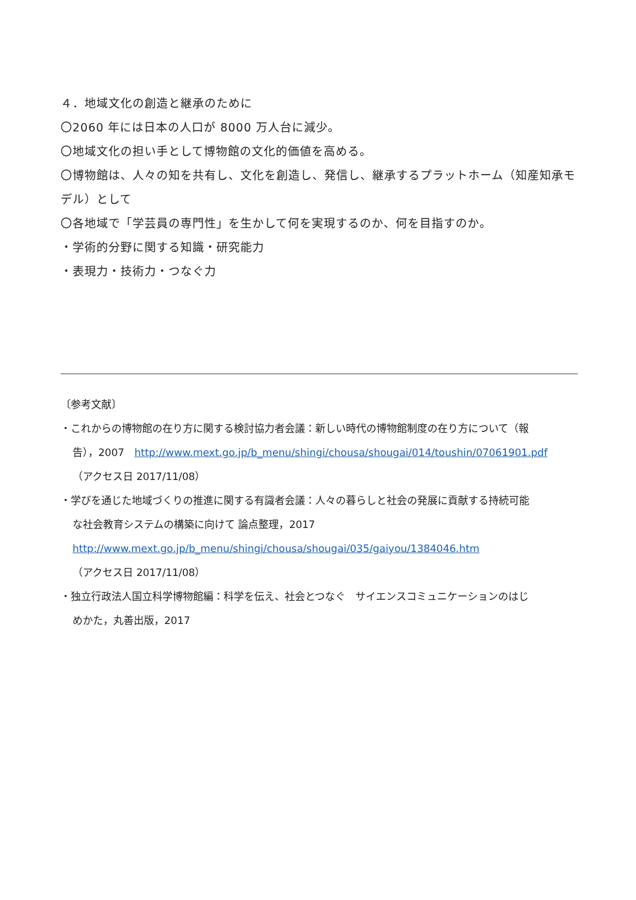４．地域文化の創造と継承のために
〇2060 年には日本の人口が 8000 万人台に減少。
〇地域文化の担い手として博物館の文化的価値を高める。
〇博物館は、人々の知を共有し、文化を創造し、発信し、継承するプラットホーム（知産知承モデル）として
〇各地域で「学芸員の専門性」を生かして何を実現するのか、何を目指すのか。
・学術的分野に関する知識・研究能力
・表現力・技術力・つなぐ力
〔参考文献〕
・これからの博物館の在り方に関する検討協力者会議：新しい時代の博物館制度の在り方について（報
告），2007　http://www.mext.go.jp/b_menu/shingi/chousa/shougai/014/toushin/07061901.pdf
（アクセス日 2017/11/08）
・学びを通じた地域づくりの推進に関する有識者会議：人々の暮らしと社会の発展に貢献する持続可能
な社会教育システムの構築に向けて 論点整理，2017
http://www.mext.go.jp/b_menu/shingi/chousa/shougai/035/gaiyou/1384046.htm
（アクセス日 2017/11/08）
・独立行政法人国立科学博物館編：科学を伝え、社会とつなぐ　サイエンスコミュニケーションのはじ
めかた，丸善出版，2017